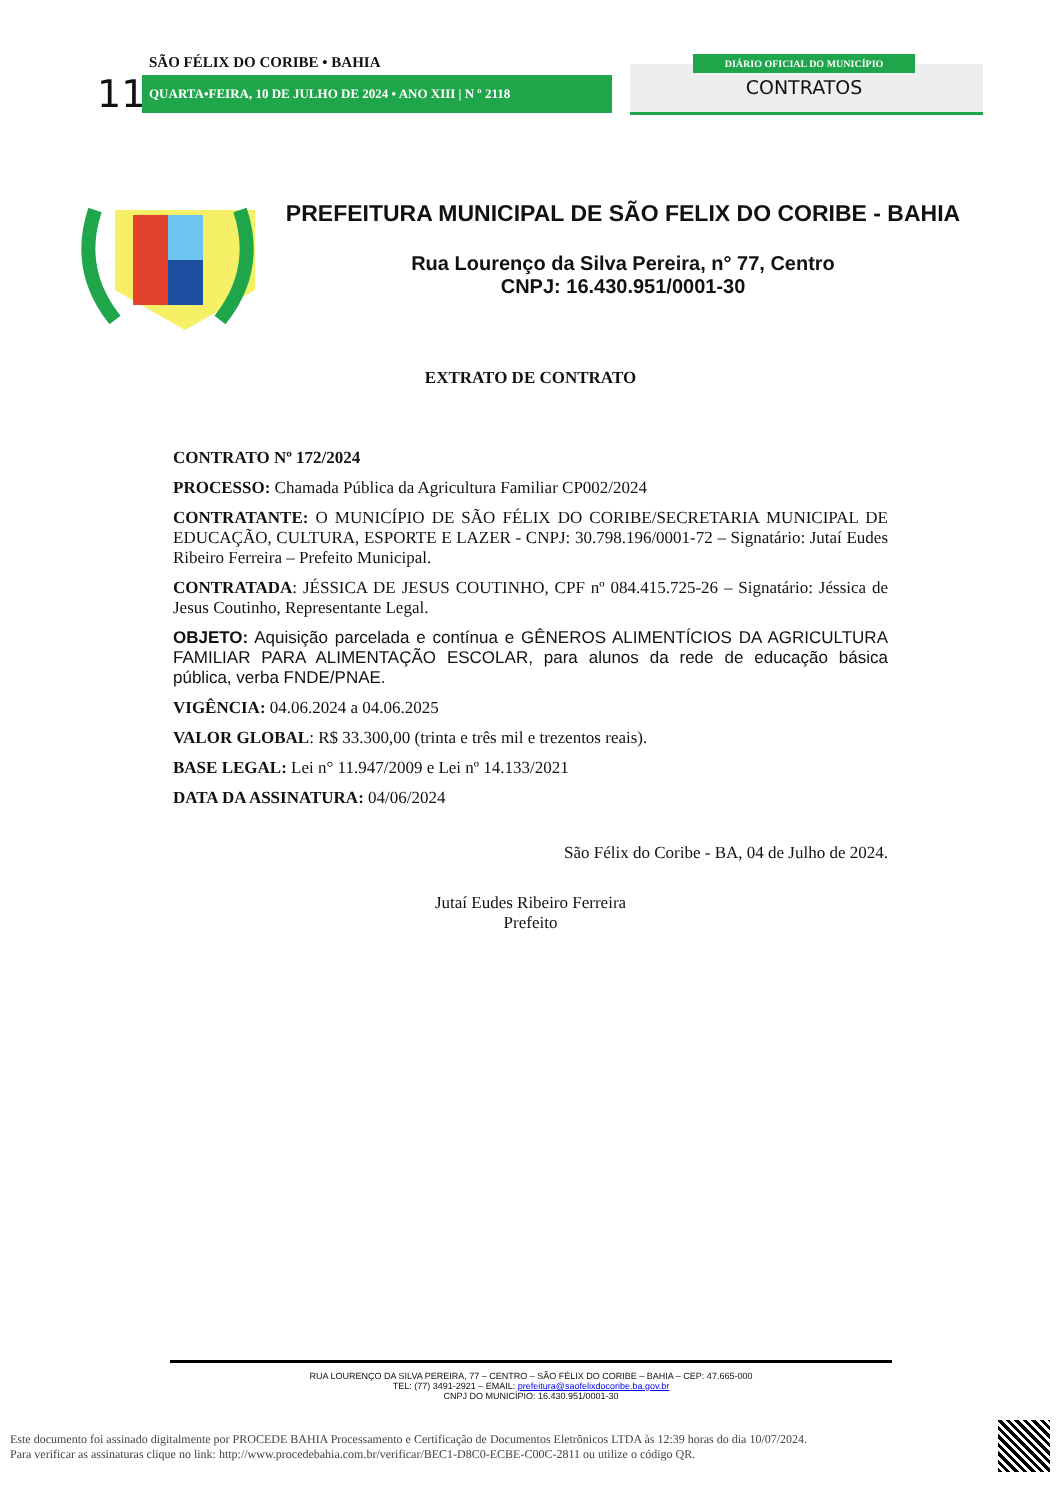SÃO FÉLIX DO CORIBE • BAHIA
11 QUARTA•FEIRA, 10 DE JULHO DE 2024 • ANO XIII | N º 2118
DIÁRIO OFICIAL DO MUNICÍPIO
CONTRATOS
PREFEITURA MUNICIPAL DE SÃO FELIX DO CORIBE - BAHIA
Rua Lourenço da Silva Pereira, n° 77, Centro
CNPJ: 16.430.951/0001-30
EXTRATO DE CONTRATO
CONTRATO Nº 172/2024
PROCESSO: Chamada Pública da Agricultura Familiar CP002/2024
CONTRATANTE: O MUNICÍPIO DE SÃO FÉLIX DO CORIBE/SECRETARIA MUNICIPAL DE EDUCAÇÃO, CULTURA, ESPORTE E LAZER - CNPJ: 30.798.196/0001-72 – Signatário: Jutaí Eudes Ribeiro Ferreira – Prefeito Municipal.
CONTRATADA: JÉSSICA DE JESUS COUTINHO, CPF nº 084.415.725-26 – Signatário: Jéssica de Jesus Coutinho, Representante Legal.
OBJETO: Aquisição parcelada e contínua e GÊNEROS ALIMENTÍCIOS DA AGRICULTURA FAMILIAR PARA ALIMENTAÇÃO ESCOLAR, para alunos da rede de educação básica pública, verba FNDE/PNAE.
VIGÊNCIA: 04.06.2024 a 04.06.2025
VALOR GLOBAL: R$ 33.300,00 (trinta e três mil e trezentos reais).
BASE LEGAL: Lei n° 11.947/2009 e Lei nº 14.133/2021
DATA DA ASSINATURA: 04/06/2024
São Félix do Coribe - BA, 04 de Julho de 2024.
Jutaí Eudes Ribeiro Ferreira
Prefeito
RUA LOURENÇO DA SILVA PEREIRA, 77 – CENTRO – SÃO FÉLIX DO CORIBE – BAHIA – CEP: 47.665-000
TEL: (77) 3491-2921 – EMAIL: prefeitura@saofelixdocoribe.ba.gov.br
CNPJ DO MUNICÍPIO: 16.430.951/0001-30
Este documento foi assinado digitalmente por PROCEDE BAHIA Processamento e Certificação de Documentos Eletrônicos LTDA às 12:39 horas do dia 10/07/2024.
Para verificar as assinaturas clique no link: http://www.procedebahia.com.br/verificar/BEC1-D8C0-ECBE-C00C-2811 ou utilize o código QR.